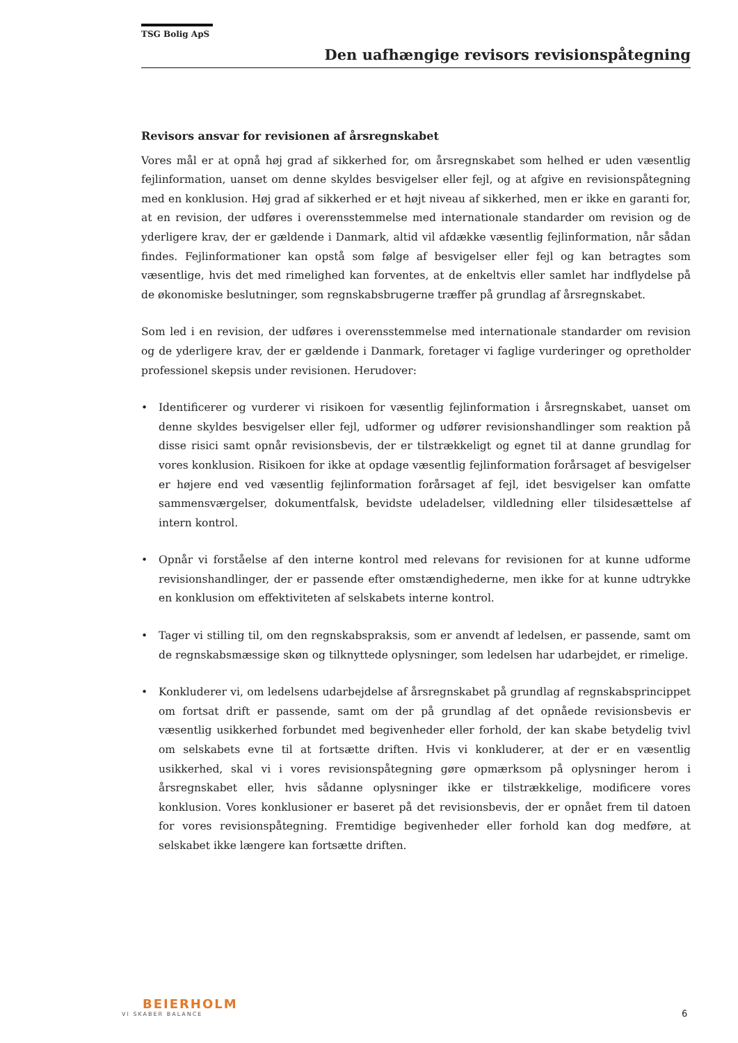TSG Bolig ApS
Den uafhængige revisors revisionspåtegning
Revisors ansvar for revisionen af årsregnskabet
Vores mål er at opnå høj grad af sikkerhed for, om årsregnskabet som helhed er uden væsentlig fejlinformation, uanset om denne skyldes besvigelser eller fejl, og at afgive en revisionspåtegning med en konklusion. Høj grad af sikkerhed er et højt niveau af sikkerhed, men er ikke en garanti for, at en revision, der udføres i overensstemmelse med internationale standarder om revision og de yderligere krav, der er gældende i Danmark, altid vil afdække væsentlig fejlinformation, når sådan findes. Fejlinformationer kan opstå som følge af besvigelser eller fejl og kan betragtes som væsentlige, hvis det med rimelighed kan forventes, at de enkeltvis eller samlet har indflydelse på de økonomiske beslutninger, som regnskabsbrugerne træffer på grundlag af årsregnskabet.
Som led i en revision, der udføres i overensstemmelse med internationale standarder om revision og de yderligere krav, der er gældende i Danmark, foretager vi faglige vurderinger og opretholder professionel skepsis under revisionen. Herudover:
• Identificerer og vurderer vi risikoen for væsentlig fejlinformation i årsregnskabet, uanset om denne skyldes besvigelser eller fejl, udformer og udfører revisionshandlinger som reaktion på disse risici samt opnår revisionsbevis, der er tilstrækkeligt og egnet til at danne grundlag for vores konklusion. Risikoen for ikke at opdage væsentlig fejlinformation forårsaget af besvigelser er højere end ved væsentlig fejlinformation forårsaget af fejl, idet besvigelser kan omfatte sammensværgelser, dokumentfalsk, bevidste udeladelser, vildledning eller tilsidesættelse af intern kontrol.
• Opnår vi forståelse af den interne kontrol med relevans for revisionen for at kunne udforme revisionshandlinger, der er passende efter omstændighederne, men ikke for at kunne udtrykke en konklusion om effektiviteten af selskabets interne kontrol.
• Tager vi stilling til, om den regnskabspraksis, som er anvendt af ledelsen, er passende, samt om de regnskabsmæssige skøn og tilknyttede oplysninger, som ledelsen har udarbejdet, er rimelige.
• Konkluderer vi, om ledelsens udarbejdelse af årsregnskabet på grundlag af regnskabsprincippet om fortsat drift er passende, samt om der på grundlag af det opnåede revisionsbevis er væsentlig usikkerhed forbundet med begivenheder eller forhold, der kan skabe betydelig tvivl om selskabets evne til at fortsætte driften. Hvis vi konkluderer, at der er en væsentlig usikkerhed, skal vi i vores revisionspåtegning gøre opmærksom på oplysninger herom i årsregnskabet eller, hvis sådanne oplysninger ikke er tilstrækkelige, modificere vores konklusion. Vores konklusioner er baseret på det revisionsbevis, der er opnået frem til datoen for vores revisionspåtegning. Fremtidige begivenheder eller forhold kan dog medføre, at selskabet ikke længere kan fortsætte driften.
BEIERHOLM
VI SKABER BALANCE
6